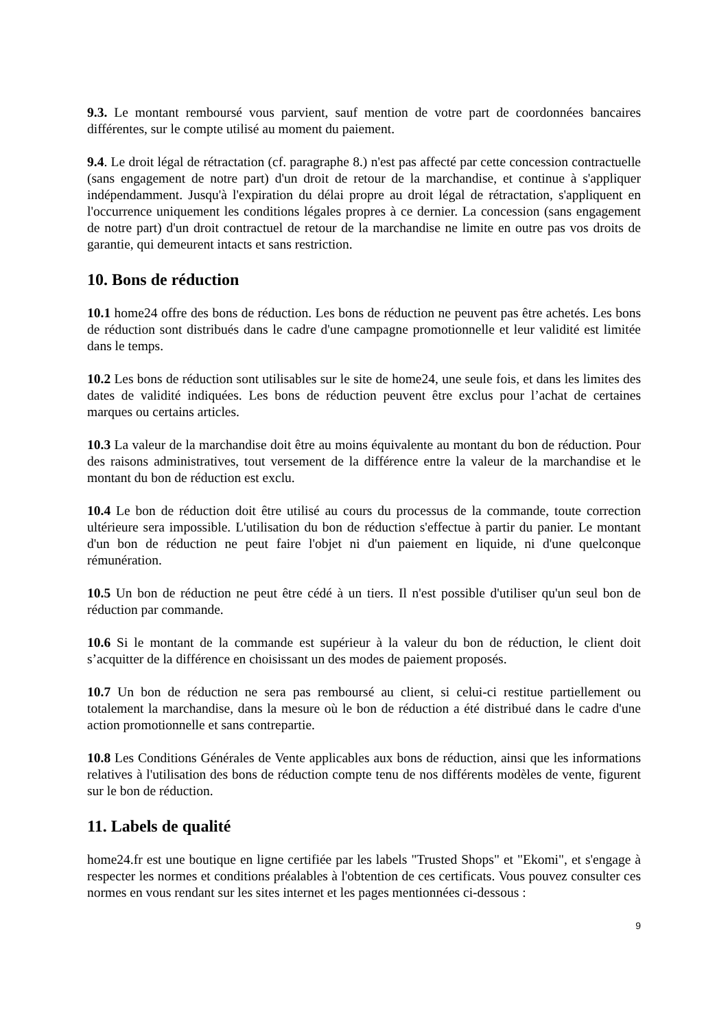9.3. Le montant remboursé vous parvient, sauf mention de votre part de coordonnées bancaires différentes, sur le compte utilisé au moment du paiement.
9.4. Le droit légal de rétractation (cf. paragraphe 8.) n'est pas affecté par cette concession contractuelle (sans engagement de notre part) d'un droit de retour de la marchandise, et continue à s'appliquer indépendamment. Jusqu'à l'expiration du délai propre au droit légal de rétractation, s'appliquent en l'occurrence uniquement les conditions légales propres à ce dernier. La concession (sans engagement de notre part) d'un droit contractuel de retour de la marchandise ne limite en outre pas vos droits de garantie, qui demeurent intacts et sans restriction.
10. Bons de réduction
10.1 home24 offre des bons de réduction. Les bons de réduction ne peuvent pas être achetés. Les bons de réduction sont distribués dans le cadre d'une campagne promotionnelle et leur validité est limitée dans le temps.
10.2 Les bons de réduction sont utilisables sur le site de home24, une seule fois, et dans les limites des dates de validité indiquées. Les bons de réduction peuvent être exclus pour l’achat de certaines marques ou certains articles.
10.3 La valeur de la marchandise doit être au moins équivalente au montant du bon de réduction. Pour des raisons administratives, tout versement de la différence entre la valeur de la marchandise et le montant du bon de réduction est exclu.
10.4 Le bon de réduction doit être utilisé au cours du processus de la commande, toute correction ultérieure sera impossible. L'utilisation du bon de réduction s'effectue à partir du panier. Le montant d'un bon de réduction ne peut faire l'objet ni d'un paiement en liquide, ni d'une quelconque rémunération.
10.5 Un bon de réduction ne peut être cédé à un tiers. Il n'est possible d'utiliser qu'un seul bon de réduction par commande.
10.6 Si le montant de la commande est supérieur à la valeur du bon de réduction, le client doit s’acquitter de la différence en choisissant un des modes de paiement proposés.
10.7 Un bon de réduction ne sera pas remboursé au client, si celui-ci restitue partiellement ou totalement la marchandise, dans la mesure où le bon de réduction a été distribué dans le cadre d'une action promotionnelle et sans contrepartie.
10.8 Les Conditions Générales de Vente applicables aux bons de réduction, ainsi que les informations relatives à l'utilisation des bons de réduction compte tenu de nos différents modèles de vente, figurent sur le bon de réduction.
11. Labels de qualité
home24.fr est une boutique en ligne certifiée par les labels "Trusted Shops" et "Ekomi", et s'engage à respecter les normes et conditions préalables à l'obtention de ces certificats. Vous pouvez consulter ces normes en vous rendant sur les sites internet et les pages mentionnées ci-dessous :
9